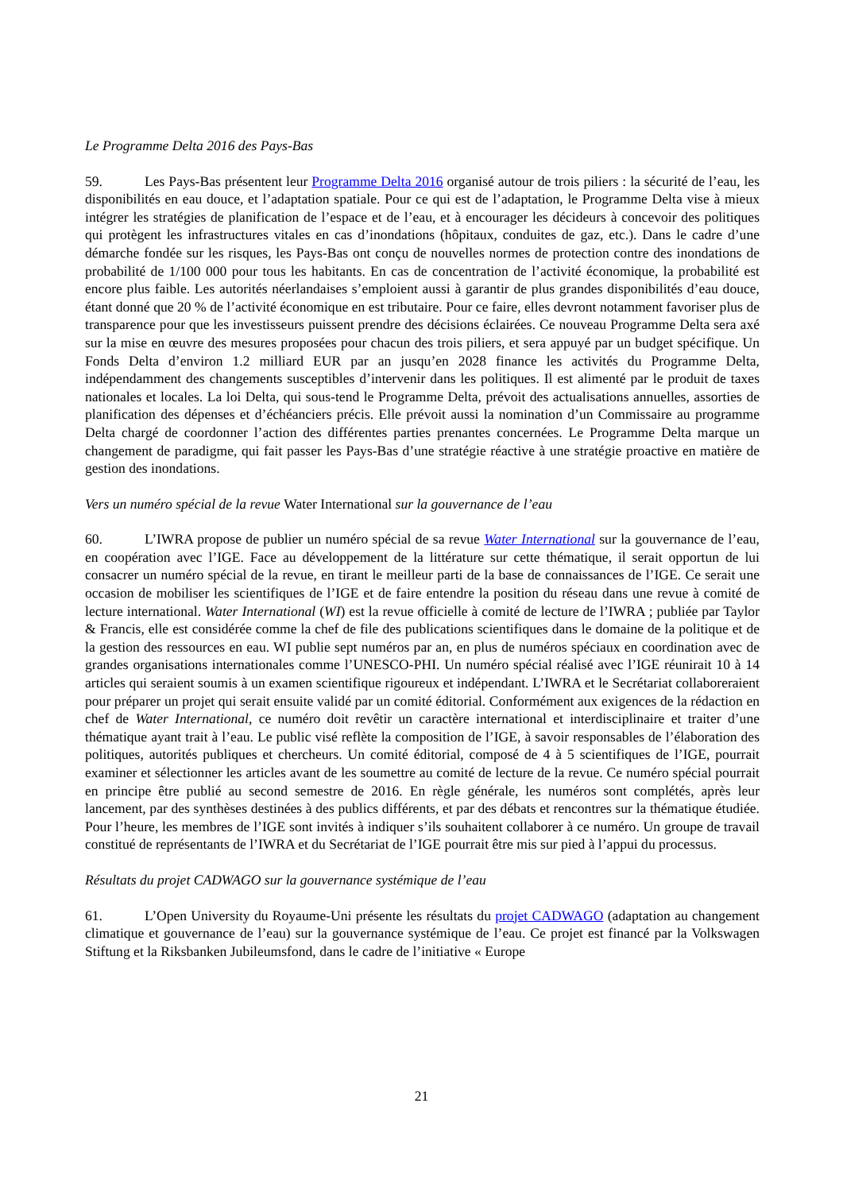Le Programme Delta 2016 des Pays-Bas
59. Les Pays-Bas présentent leur Programme Delta 2016 organisé autour de trois piliers : la sécurité de l’eau, les disponibilités en eau douce, et l’adaptation spatiale. Pour ce qui est de l’adaptation, le Programme Delta vise à mieux intégrer les stratégies de planification de l’espace et de l’eau, et à encourager les décideurs à concevoir des politiques qui protègent les infrastructures vitales en cas d’inondations (hôpitaux, conduites de gaz, etc.). Dans le cadre d’une démarche fondée sur les risques, les Pays-Bas ont conçu de nouvelles normes de protection contre des inondations de probabilité de 1/100 000 pour tous les habitants. En cas de concentration de l’activité économique, la probabilité est encore plus faible. Les autorités néerlandaises s’emploient aussi à garantir de plus grandes disponibilités d’eau douce, étant donné que 20 % de l’activité économique en est tributaire. Pour ce faire, elles devront notamment favoriser plus de transparence pour que les investisseurs puissent prendre des décisions éclairées. Ce nouveau Programme Delta sera axé sur la mise en œuvre des mesures proposées pour chacun des trois piliers, et sera appuyé par un budget spécifique. Un Fonds Delta d’environ 1.2 milliard EUR par an jusqu’en 2028 finance les activités du Programme Delta, indépendamment des changements susceptibles d’intervenir dans les politiques. Il est alimenté par le produit de taxes nationales et locales. La loi Delta, qui sous-tend le Programme Delta, prévoit des actualisations annuelles, assorties de planification des dépenses et d’échéanciers précis. Elle prévoit aussi la nomination d’un Commissaire au programme Delta chargé de coordonner l’action des différentes parties prenantes concernées. Le Programme Delta marque un changement de paradigme, qui fait passer les Pays-Bas d’une stratégie réactive à une stratégie proactive en matière de gestion des inondations.
Vers un numéro spécial de la revue Water International sur la gouvernance de l’eau
60. L’IWRA propose de publier un numéro spécial de sa revue Water International sur la gouvernance de l’eau, en coopération avec l’IGE. Face au développement de la littérature sur cette thématique, il serait opportun de lui consacrer un numéro spécial de la revue, en tirant le meilleur parti de la base de connaissances de l’IGE. Ce serait une occasion de mobiliser les scientifiques de l’IGE et de faire entendre la position du réseau dans une revue à comité de lecture international. Water International (WI) est la revue officielle à comité de lecture de l’IWRA ; publiée par Taylor & Francis, elle est considérée comme la chef de file des publications scientifiques dans le domaine de la politique et de la gestion des ressources en eau. WI publie sept numéros par an, en plus de numéros spéciaux en coordination avec de grandes organisations internationales comme l’UNESCO-PHI. Un numéro spécial réalisé avec l’IGE réunirait 10 à 14 articles qui seraient soumis à un examen scientifique rigoureux et indépendant. L’IWRA et le Secrétariat collaboreraient pour préparer un projet qui serait ensuite validé par un comité éditorial. Conformément aux exigences de la rédaction en chef de Water International, ce numéro doit revêtir un caractère international et interdisciplinaire et traiter d’une thématique ayant trait à l’eau. Le public visé reflète la composition de l’IGE, à savoir responsables de l’élaboration des politiques, autorités publiques et chercheurs. Un comité éditorial, composé de 4 à 5 scientifiques de l’IGE, pourrait examiner et sélectionner les articles avant de les soumettre au comité de lecture de la revue. Ce numéro spécial pourrait en principe être publié au second semestre de 2016. En règle générale, les numéros sont complétés, après leur lancement, par des synthèses destinées à des publics différents, et par des débats et rencontres sur la thématique étudiée. Pour l’heure, les membres de l’IGE sont invités à indiquer s’ils souhaitent collaborer à ce numéro. Un groupe de travail constitué de représentants de l’IWRA et du Secrétariat de l’IGE pourrait être mis sur pied à l’appui du processus.
Résultats du projet CADWAGO sur la gouvernance systémique de l’eau
61. L’Open University du Royaume-Uni présente les résultats du projet CADWAGO (adaptation au changement climatique et gouvernance de l’eau) sur la gouvernance systémique de l’eau. Ce projet est financé par la Volkswagen Stiftung et la Riksbanken Jubileumsfond, dans le cadre de l’initiative « Europe
21